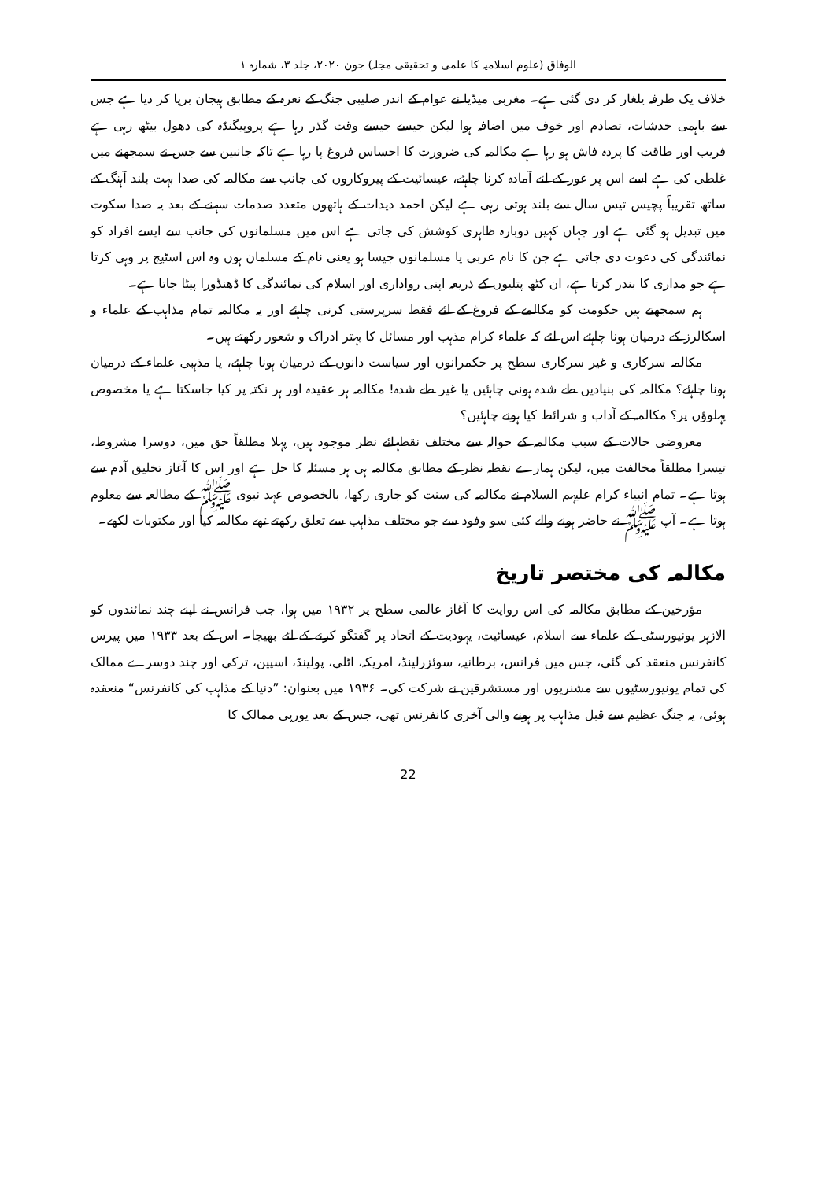الوفاق (علوم اسلامیہ کا علمی و تحقیقی مجلہ) جون ۲۰۲۰، جلد ۳، شمارہ ۱
خلاف یک طرفہ یلغار کر دی گئی ہے۔ مغربی میڈیا نے عوام کے اندر صلیبی جنگ کے نعرہ کے مطابق ہیجان برپا کر دیا ہے جس سے باہمی خدشات، تصادم اور خوف میں اضافہ ہوا لیکن جیسے جیسے وقت گذر رہا ہے پروپیگنڈہ کی دھول بیٹھ رہی ہے فریب اور طاقت کا پردہ فاش ہو رہا ہے مکالمہ کی ضرورت کا احساس فروغ پا رہا ہے تاکہ جانبین سے جس نے سمجھنے میں غلطی کی ہے اسے اس پر غور کے لئے آمادہ کرنا چاہئے، عیسائیت کے پیروکاروں کی جانب سے مکالمہ کی صدا بہت بلند آہنگ کے ساتھ تقریباً پچیس تیس سال سے بلند ہوتی رہی ہے لیکن احمد دیدات کے ہاتھوں متعدد صدمات سہنے کے بعد یہ صدا سکوت میں تبدیل ہو گئی ہے اور جہاں کہیں دوبارہ ظاہری کوشش کی جاتی ہے اس میں مسلمانوں کی جانب سے ایسے افراد کو نمائندگی کی دعوت دی جاتی ہے جن کا نام عربی یا مسلمانوں جیسا ہو یعنی نام کے مسلمان ہوں وہ اس اسٹیج پر وہی کرتا ہے جو مداری کا بندر کرتا ہے، ان کٹھ پتلیوں کے ذریعہ اپنی رواداری اور اسلام کی نمائندگی کا ڈھنڈورا پیٹا جاتا ہے۔
ہم سمجھتے ہیں حکومت کو مکالمے کے فروغ کے لئے فقط سرپرستی کرنی چاہئے اور یہ مکالمہ تمام مذاہب کے علماء و اسکالرز کے درمیان ہونا چاہئے اس لئے کہ علماء کرام مذہب اور مسائل کا بہتر ادراک و شعور رکھتے ہیں۔
مکالمہ سرکاری و غیر سرکاری سطح پر حکمرانوں اور سیاست دانوں کے درمیان ہونا چاہئے، یا مذہبی علماء کے درمیان ہونا چاہئے؟ مکالمہ کی بنیادیں طے شدہ ہونی چاہئیں یا غیر طے شدہ! مکالمہ ہر عقیدہ اور ہر نکتہ پر کیا جاسکتا ہے یا مخصوص پہلوؤں پر؟ مکالمہ کے آداب و شرائط کیا ہونے چاہئیں؟
معروضی حالات کے سبب مکالمہ کے حوالہ سے مختلف نقطہائے نظر موجود ہیں، پہلا مطلقاً حق میں، دوسرا مشروط، تیسرا مطلقاً مخالفت میں، لیکن ہمارے نقطہ نظر کے مطابق مکالمہ ہی ہر مسئلہ کا حل ہے اور اس کا آغاز تخلیق آدم سے ہوتا ہے۔ تمام انبیاء کرام علیہم السلام نے مکالمہ کی سنت کو جاری رکھا، بالخصوص عہد نبوی ﷺ کے مطالعہ سے معلوم ہوتا ہے۔ آپ ﷺ نے حاضر ہونے والے کئی سو وفود سے جو مختلف مذاہب سے تعلق رکھتے تھے مکالمہ کیا اور مکتوبات لکھے۔
مکالمہ کی مختصر تاریخ
مؤرخین کے مطابق مکالمہ کی اس روایت کا آغاز عالمی سطح پر ۱۹۳۲ میں ہوا، جب فرانس نے اپنے چند نمائندوں کو الازہر یونیورسٹی کے علماء سے اسلام، عیسائیت، یہودیت کے اتحاد پر گفتگو کرنے کے لئے بھیجا۔ اس کے بعد ۱۹۳۳ میں پیرس کانفرنس منعقد کی گئی، جس میں فرانس، برطانیہ، سوئزرلینڈ، امریکہ، اٹلی، پولینڈ، اسپین، ترکی اور چند دوسرے ممالک کی تمام یونیورسٹیوں سے مشنریوں اور مستشرقین نے شرکت کی۔ ۱۹۳۶ میں بعنوان: ”دنیا کے مذاہب کی کانفرنس“ منعقدہ ہوئی، یہ جنگ عظیم سے قبل مذاہب پر ہونے والی آخری کانفرنس تھی، جس کے بعد یورپی ممالک کا
22